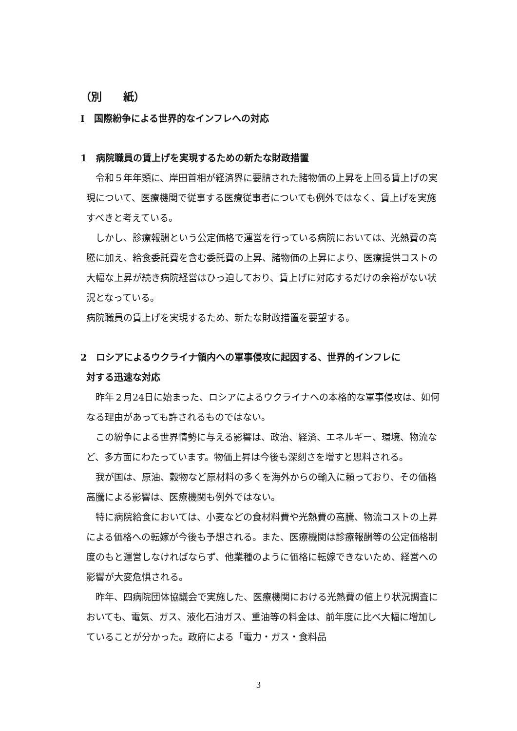（別　　紙）
Ⅰ　国際紛争による世界的なインフレへの対応
1　病院職員の賃上げを実現するための新たな財政措置
令和５年年頭に、岸田首相が経済界に要請された諸物価の上昇を上回る賃上げの実現について、医療機関で従事する医療従事者についても例外ではなく、賃上げを実施すべきと考えている。
しかし、診療報酬という公定価格で運営を行っている病院においては、光熱費の高騰に加え、給食委託費を含む委託費の上昇、諸物価の上昇により、医療提供コストの大幅な上昇が続き病院経営はひっ迫しており、賃上げに対応するだけの余裕がない状況となっている。
病院職員の賃上げを実現するため、新たな財政措置を要望する。
2　ロシアによるウクライナ領内への軍事侵攻に起因する、世界的インフレに
対する迅速な対応
昨年２月24日に始まった、ロシアによるウクライナへの本格的な軍事侵攻は、如何なる理由があっても許されるものではない。
この紛争による世界情勢に与える影響は、政治、経済、エネルギー、環境、物流など、多方面にわたっています。物価上昇は今後も深刻さを増すと思料される。
我が国は、原油、穀物など原材料の多くを海外からの輸入に頼っており、その価格高騰による影響は、医療機関も例外ではない。
特に病院給食においては、小麦などの食材料費や光熱費の高騰、物流コストの上昇による価格への転嫁が今後も予想される。また、医療機関は診療報酬等の公定価格制度のもと運営しなければならず、他業種のように価格に転嫁できないため、経営への影響が大変危惧される。
昨年、四病院団体協議会で実施した、医療機関における光熱費の値上り状況調査においても、電気、ガス、液化石油ガス、重油等の料金は、前年度に比べ大幅に増加していることが分かった。政府による「電力・ガス・食料品
3